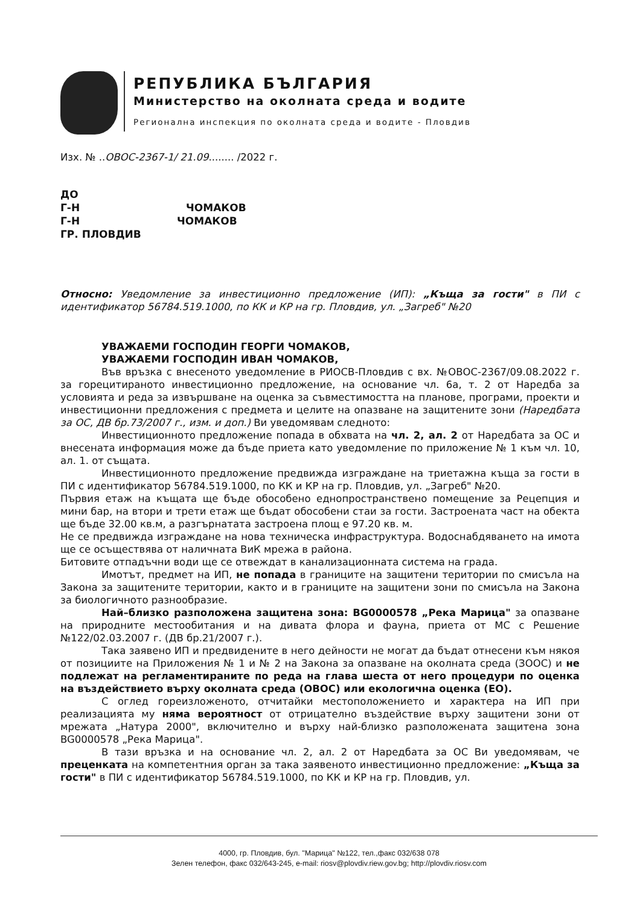РЕПУБЛИКА БЪЛГАРИЯ
Министерство на околната среда и водите
Регионална инспекция по околната среда и водите - Пловдив
Изх. № ..ОВОС-2367-1/ 21.09........ /2022 г.
ДО
Г-Н ЧОМАКОВ
Г-Н ЧОМАКОВ
ГР. ПЛОВДИВ
Относно: Уведомление за инвестиционно предложение (ИП): „Къща за гости" в ПИ с идентификатор 56784.519.1000, по КК и КР на гр. Пловдив, ул. „Загреб" №20
УВАЖАЕМИ ГОСПОДИН ГЕОРГИ ЧОМАКОВ,
УВАЖАЕМИ ГОСПОДИН ИВАН ЧОМАКОВ,
Във връзка с внесеното уведомление в РИОСВ-Пловдив с вх. №ОВОС-2367/09.08.2022 г. за горецитираното инвестиционно предложение, на основание чл. 6а, т. 2 от Наредба за условията и реда за извършване на оценка за съвместимостта на планове, програми, проекти и инвестиционни предложения с предмета и целите на опазване на защитените зони (Наредбата за ОС, ДВ бр.73/2007 г., изм. и доп.) Ви уведомявам следното:
Инвестиционното предложение попада в обхвата на чл. 2, ал. 2 от Наредбата за ОС и внесената информация може да бъде приета като уведомление по приложение № 1 към чл. 10, ал. 1. от същата.
Инвестиционното предложение предвижда изграждане на триетажна къща за гости в ПИ с идентификатор 56784.519.1000, по КК и КР на гр. Пловдив, ул. „Загреб" №20.
Първия етаж на къщата ще бъде обособено еднопространствено помещение за Рецепция и мини бар, на втори и трети етаж ще бъдат обособени стаи за гости. Застроената част на обекта ще бъде 32.00 кв.м, а разгърнатата застроена площ е 97.20 кв. м.
Не се предвижда изграждане на нова техническа инфраструктура. Водоснабдяването на имота ще се осъществява от наличната ВиК мрежа в района.
Битовите отпадъчни води ще се отвеждат в канализационната система на града.
Имотът, предмет на ИП, не попада в границите на защитени територии по смисъла на Закона за защитените територии, както и в границите на защитени зони по смисъла на Закона за биологичното разнообразие.
Най–близко разположена защитена зона: BG0000578 „Река Марица" за опазване на природните местообитания и на дивата флора и фауна, приета от МС с Решение №122/02.03.2007 г. (ДВ бр.21/2007 г.).
Така заявено ИП и предвидените в него дейности не могат да бъдат отнесени към някоя от позициите на Приложения № 1 и № 2 на Закона за опазване на околната среда (ЗООС) и не подлежат на регламентираните по реда на глава шеста от него процедури по оценка на въздействието върху околната среда (ОВОС) или екологична оценка (ЕО).
С оглед гореизложеното, отчитайки местоположението и характера на ИП при реализацията му няма вероятност от отрицателно въздействие върху защитени зони от мрежата „Натура 2000", включително и върху най-близко разположената защитена зона BG0000578 „Река Марица".
В тази връзка и на основание чл. 2, ал. 2 от Наредбата за ОС Ви уведомявам, че преценката на компетентния орган за така заявеното инвестиционно предложение: „Къща за гости" в ПИ с идентификатор 56784.519.1000, по КК и КР на гр. Пловдив, ул.
4000, гр. Пловдив, бул. "Марица" №122, тел.,факс 032/638 078
Зелен телефон, факс 032/643-245, e-mail: riosv@plovdiv.riew.gov.bg; http://plovdiv.riosv.com